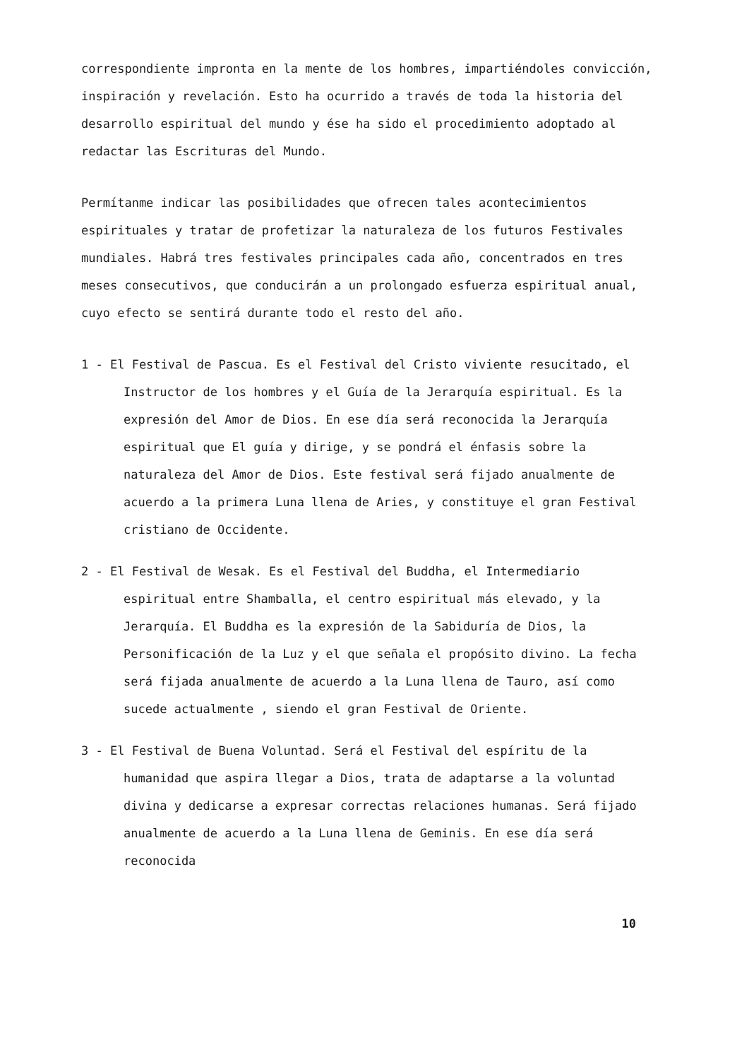correspondiente impronta en la mente de los hombres, impartiéndoles convicción, inspiración y revelación. Esto ha ocurrido a través de toda la historia del desarrollo espiritual del mundo y ése ha sido el procedimiento adoptado al redactar las Escrituras del Mundo.
Permítanme indicar las posibilidades que ofrecen tales acontecimientos espirituales y tratar de profetizar la naturaleza de los futuros Festivales mundiales. Habrá tres festivales principales cada año, concentrados en tres meses consecutivos, que conducirán a un prolongado esfuerza espiritual anual, cuyo efecto se sentirá durante todo el resto del año.
1 - El Festival de Pascua. Es el Festival del Cristo viviente resucitado, el Instructor de los hombres y el Guía de la Jerarquía espiritual. Es la expresión del Amor de Dios. En ese día será reconocida la Jerarquía espiritual que El guía y dirige, y se pondrá el énfasis sobre la naturaleza del Amor de Dios. Este festival será fijado anualmente de acuerdo a la primera Luna llena de Aries, y constituye el gran Festival cristiano de Occidente.
2 - El Festival de Wesak. Es el Festival del Buddha, el Intermediario espiritual entre Shamballa, el centro espiritual más elevado, y la Jerarquía. El Buddha es la expresión de la Sabiduría de Dios, la Personificación de la Luz y el que señala el propósito divino. La fecha será fijada anualmente de acuerdo a la Luna llena de Tauro, así como sucede actualmente , siendo el gran Festival de Oriente.
3 - El Festival de Buena Voluntad. Será el Festival del espíritu de la humanidad que aspira llegar a Dios, trata de adaptarse a la voluntad divina y dedicarse a expresar correctas relaciones humanas. Será fijado anualmente de acuerdo a la Luna llena de Geminis. En ese día será reconocida
10